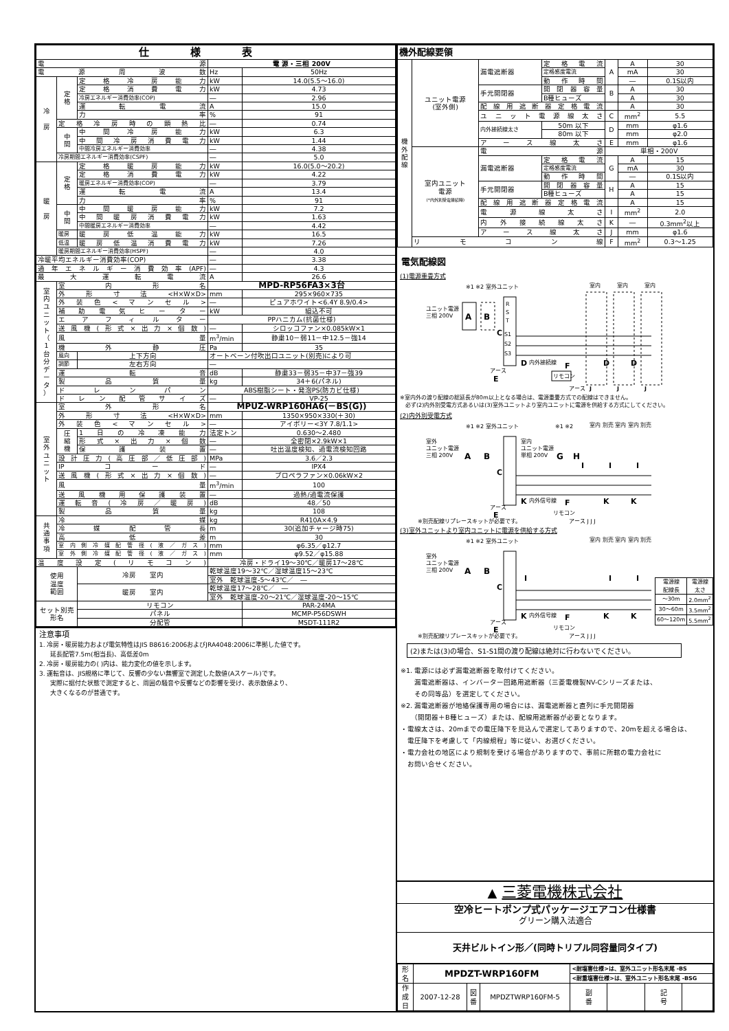| 仕様表 | | | | |
| --- | --- | --- | --- | --- |
| 電源 | | | 電 源・三相 200V | |
| 電源周波数 | | | Hz | 50Hz |
| 冷 房 | 定 格 | 定格冷房能力 | kW | 14.0(5.5～16.0) |
| | | 定格消費電力 | kW | 4.73 |
| | | 冷房エネルギー消費効率(COP) | ― | 2.96 |
| | | 運転電流 | A | 15.0 |
| | | 力率 | % | 91 |
| | 定格冷房時の顕熱比 | | ― | 0.74 |
| | 中 間 | 中間冷房能力 | kW | 6.3 |
| | | 中間冷房消費電力 | kW | 1.44 |
| | | 中間冷房エネルギー消費効率 | ― | 4.38 |
| | 冷房期間エネルギー消費効率(CSPF) | | ― | 5.0 |
| 暖 房 | 定 格 | 定格暖房能力 | kW | 16.0(5.0～20.2) |
| | | 定格消費電力 | kW | 4.22 |
| | | 暖房エネルギー消費効率(COP) | ― | 3.79 |
| | | 運転電流 | A | 13.4 |
| | | 力率 | % | 91 |
| | 中 間 | 中間暖房能力 | kW | 7.2 |
| | | 中間暖房消費電力 | kW | 1.63 |
| | | 中間暖房エネルギー消費効率 | ― | 4.42 |
| | 暖房 | 暖房低温能力 | kW | 16.5 |
| | 低温 | 暖房低温消費電力 | kW | 7.26 |
| | 暖房期間エネルギー消費効率(HSPF) | | ― | 4.0 |
| 冷暖平均エネルギー消費効率(COP) | | | ― | 3.38 |
| 通年エネルギー消費効率(APF) | | | ― | 4.3 |
| 最大運転電流 | | | A | 26.6 |
| 室 内 ユ ニ ッ ト （ 1 台 分 デ ー タ ） | 室内形名 | | MPD-RP56FA3×3台 | |
| | 外形寸法<H×W×D> | | mm | 295×960×735 |
| | 外装色<マンセル> | | ― | ピュアホワイト<6.4Y 8.9/0.4> |
| | 補助電気ヒーター | | kW | 組込不可 |
| | エアフィルター | | PPハニカム(抗菌仕様) | |
| | 送風機(形式×出力×個数) | | ― | シロッコファン×0.085kW×1 |
| | 風量 | | m<sup>3</sup>/min | 静粛10－弱11－中12.5－強14 |
| | 機外静圧 | | Pa | 35 |
| | 風向 | 上下方向 | オートベーン付吹出口ユニット(別売)により可 | |
| | 調節 | 左右方向 | ― | |
| | 運転音 | | dB | 静粛33－弱35－中37－強39 |
| | 製品質量 | | kg | 34＋6(パネル) |
| | ドレンパン | | ABS樹脂シート・発泡PS(防カビ仕様) | |
| | ドレン配管サイズ | | ― | VP-25 |
| 室 外 ユ ニ ッ ト | 室外形名 | | MPUZ-WRP160HA6(－BS(G)) | |
| | 外形寸法<H×W×D> | | mm | 1350×950×330(＋30) |
| | 外装色<マンセル> | | ― | アイボリー<3Y 7.8/1.1> |
| | 圧 縮 機 | 1日の冷凍能力 | 法定トン | 0.630～2.480 |
| | | 形式×出力×個数 | ― | 全密閉×2.9kW×1 |
| | | 保護装置 | ― | 吐出温度検知、過電流検知回路 |
| | 設計圧力(高圧部／低圧部) | | MPa | 3.6／2.3 |
| | IPコード | | ― | IPX4 |
| | 送風機(形式×出力×個数) | | ― | プロペラファン×0.06kW×2 |
| | 風量 | | m<sup>3</sup>/min | 100 |
| | 送風機用保護装置 | | ― | 過熱/過電流保護 |
| | 運転音(冷房／暖房) | | dB | 48／50 |
| | 製品質量 | | kg | 108 |
| 共 通 事 項 | 冷媒 | | kg | R410A×4.9 |
| | 冷媒配管長 | | m | 30(追加チャージ時75) |
| | 高低差 | | m | 30 |
| | 室内側冷媒配管径(液／ガス) | | mm | φ6.35／φ12.7 |
| | 室外側冷媒配管径(液／ガス) | | mm | φ9.52／φ15.88 |
| 温度設定(リモコン) | | | 冷房・ドライ19～30℃／暖房17～28℃ | |
| 使用 温度 範囲 | | 冷房 室内 | 乾球温度19～32℃／湿球温度15～23℃ | |
| | | | 室外 乾球温度-5～43℃／ ― | |
| | | 暖房 室内 | 乾球温度17～28℃／ ― | |
| | | | 室外 乾球温度-20～21℃／湿球温度-20～15℃ | |
| セット別売 形名 | | リモコン | | PAR-24MA |
| | | パネル | | MCMP-P56DSWH |
| | | 分配管 | | MSDT-111R2 |
注意事項
1. 冷房・暖房能力および電気特性はJIS B8616:2006およびJRA4048:2006に準拠した値です。
延長配管7.5m(相当長)、高低差0m
2. 冷房・暖房能力の( )内は、能力変化の値を示します。
3. 運転音は、JIS規格に準じて、反響の少ない無響室で測定した数値(Aスケール)です。
実際に据付た状態で測定すると、周囲の騒音や反響などの影響を受け、表示数値より、
大きくなるのが普通です。
| 機外配線要領 | | | | | | |
| --- | --- | --- | --- | --- | --- | --- |
| 機 外 配 線 | ユニット電源 (室外側) | 漏電遮断器 | 定格電流 | A | A | 30 |
| | | | 定格感度電流 | | mA | 30 |
| | | | 動作時間 | | ― | 0.1S以内 |
| | | 手元開閉器 | 開閉器容量 | B | A | 30 |
| | | | B種ヒューズ | | A | 30 |
| | | 配線用遮断器定格電流 | | | A | 30 |
| | | ユニット電源線太さ | | C | mm<sup>2</sup> | 5.5 |
| | | 内外接続線太さ | 50m 以下 | D | mm | φ1.6 |
| | | | 80m 以下 | | mm | φ2.0 |
| | | アース線太さ | | E | mm | φ1.6 |
| | 室内ユニット 電源 (*内外別受電接続時) | 電源 | | 単相・200V | | |
| | | 漏電遮断器 | 定格電流 | G | A | 15 |
| | | | 定格感度電流 | | mA | 30 |
| | | | 動作時間 | | ― | 0.1S以内 |
| | | 手元開閉器 | 開閉器容量 | H | A | 15 |
| | | | B種ヒューズ | | A | 15 |
| | | 配線用遮断器定格電流 | | | A | 15 |
| | | 電源線太さ | | I | mm<sup>2</sup> | 2.0 |
| | | 内外接続線太さ | | K | ― | 0.3mm<sup>2</sup>以上 |
| | | アース線太さ | | J | mm | φ1.6 |
| | リモコン線 | | | F | mm<sup>2</sup> | 0.3～1.25 |
電気配線図
(1)電源重畳方式
※1 ※2 室外ユニット
室内
室内
室内
ユニット電源
三相 200V
A
B
C
R
S
T
S1
S2
S3
D
内外接続線
D
D
アース
E
F
リモコン
アース
J
J
J
※室内外の渡り配線の総延長が80m以上となる場合は、電源重畳方式での配線はできません。
　必ず(2)内外別受電方式あるいは(3)室外ユニットより室内ユニットに電源を供給する方式にしてください。
(2)内外別受電方式
※1 ※2 室外ユニット
※1 ※2
室内 別売 室内 室内 別売
室外
ユニット電源
三相 200V
A
B
C
室内
ユニット電源
単相 200V
G
H
I
I
I
K
内外信号線
K
K
アース
E
F
リモコン
※別売配線リプレースキットが必要です。
アース J J J
(3)室外ユニットより室内ユニットに電源を供給する方式
※1 ※2 室外ユニット
室内 別売 室内 室内 別売
室外
ユニット電源
三相 200V
A
B
C
I
I
I
K
内外信号線
K
K
アース
E
F
リモコン
※別売配線リプレースキットが必要です。
アース J J J
| 電源線 配線長 | 電源線 太さ |
| ～30m | 2.0mm<sup>2</sup> |
| 30～60m | 3.5mm<sup>2</sup> |
| 60～120m | 5.5mm<sup>2</sup> |
(2)または(3)の場合、S1-S1間の渡り配線は絶対に行わないでください。
※1. 電源には必ず漏電遮断器を取付けてください。
　　漏電遮断器は、インバーター回路用遮断器（三菱電機製NV-Cシリーズまたは、
　　その同等品）を選定してください。
※2. 漏電遮断器が地絡保護専用の場合には、漏電遮断器と直列に手元開閉器
　　（開閉器＋B種ヒューズ）または、配線用遮断器が必要となります。
・電線太さは、20mまでの電圧降下を見込んで選定してありますので、20mを超える場合は、
　電圧降下を考慮して「内線規程」等に従い、お選びください。
・電力会社の地区により規制を受ける場合がありますので、事前に所轄の電力会社に
　お問い合せください。
▲ 三菱電機株式会社
空冷ヒートポンプ式パッケージエアコン仕様書
グリーン購入法適合
天井ビルトイン形／(同時トリプル同容量同タイプ)
| 形 名 | MPDZT-WRP160FM | | | <耐塩害仕様>は、室外ユニット形名末尾 -BS | | | |
| | | | | <耐重塩害仕様>は、室外ユニット形名末尾 -BSG | | | |
| 作 成 日 | 2007-12-28 | 図 番 | MPDZTWRP160FM-5 | 副 番 | | 記 号 | |